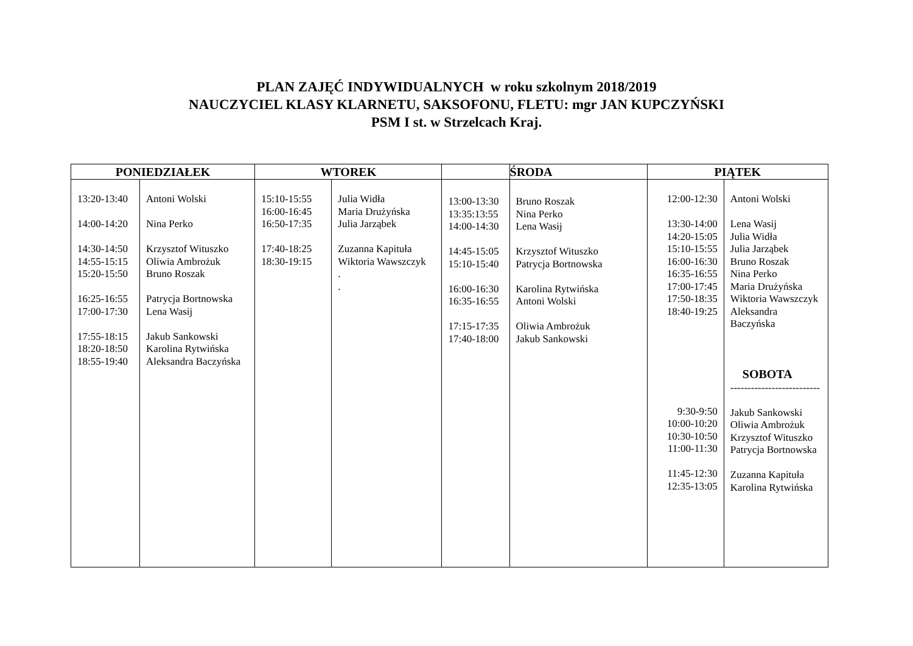PLAN ZAJĘĆ INDYWIDUALNYCH w roku szkolnym 2018/2019
NAUCZYCIEL KLASY KLARNETU, SAKSOFONU, FLETU: mgr JAN KUPCZYŃSKI
PSM I st. w Strzelcach Kraj.
| PONIEDZIAŁEK | | WTOREK | | | ŚRODA | PIĄTEK | |
| --- | --- | --- | --- | --- | --- | --- | --- |
| 13:20-13:40 14:00-14:20 14:30-14:50 14:55-15:15 15:20-15:50 16:25-16:55 17:00-17:30 17:55-18:15 18:20-18:50 18:55-19:40 | Antoni Wolski Nina Perko Krzysztof Wituszko Oliwia Ambrożuk Bruno Roszak Patrycja Bortnowska Lena Wasij Jakub Sankowski Karolina Rytwińska Aleksandra Baczyńska | 15:10-15:55 16:00-16:45 16:50-17:35 17:40-18:25 18:30-19:15 | Julia Widła Maria Drużyńska Julia Jarząbek Zuzanna Kapituła Wiktoria Wawszczyk . . | 13:00-13:30 13:35:13:55 14:00-14:30 14:45-15:05 15:10-15:40 16:00-16:30 16:35-16:55 17:15-17:35 17:40-18:00 | Bruno Roszak Nina Perko Lena Wasij Krzysztof Wituszko Patrycja Bortnowska Karolina Rytwińska Antoni Wolski Oliwia Ambrożuk Jakub Sankowski | 12:00-12:30 13:30-14:00 14:20-15:05 15:10-15:55 16:00-16:30 16:35-16:55 17:00-17:45 17:50-18:35 18:40-19:25 9:30-9:50 10:00-10:20 10:30-10:50 11:00-11:30 11:45-12:30 12:35-13:05 | Antoni Wolski Lena Wasij Julia Widła Julia Jarząbek Bruno Roszak Nina Perko Maria Drużyńska Wiktoria Wawszczyk Aleksandra Baczyńska SOBOTA -------------------------- Jakub Sankowski Oliwia Ambrożuk Krzysztof Wituszko Patrycja Bortnowska Zuzanna Kapituła Karolina Rytwińska |